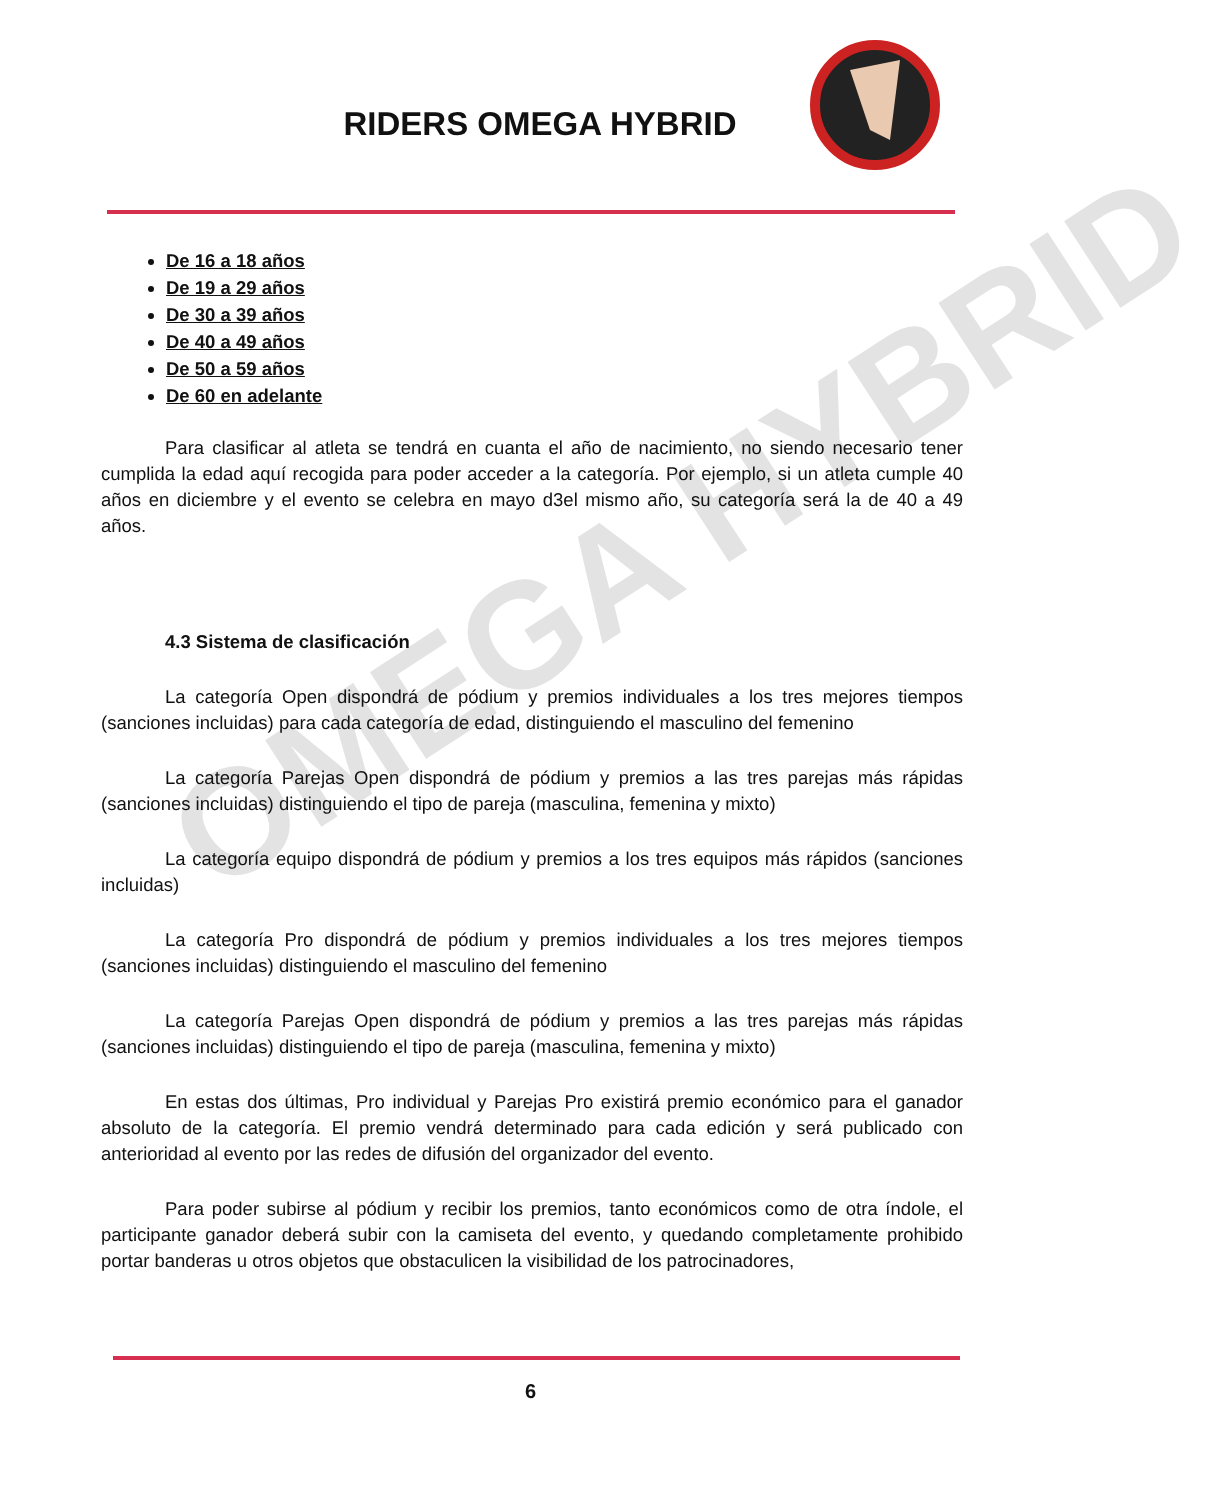OMEGA HYBRID
RIDERS OMEGA HYBRID
De 16 a 18 años
De 19 a 29 años
De 30 a 39 años
De 40 a 49 años
De 50 a 59 años
De 60 en adelante
Para clasificar al atleta se tendrá en cuanta el año de nacimiento, no siendo necesario tener cumplida la edad aquí recogida para poder acceder a la categoría. Por ejemplo, si un atleta cumple 40 años en diciembre y el evento se celebra en mayo d3el mismo año, su categoría será la de 40 a 49 años.
4.3 Sistema de clasificación
La categoría Open dispondrá de pódium y premios individuales a los tres mejores tiempos (sanciones incluidas) para cada categoría de edad, distinguiendo el masculino del femenino
La categoría Parejas Open dispondrá de pódium y premios a las tres parejas más rápidas (sanciones incluidas) distinguiendo el tipo de pareja (masculina, femenina y mixto)
La categoría equipo dispondrá de pódium y premios a los tres equipos más rápidos (sanciones incluidas)
La categoría Pro dispondrá de pódium y premios individuales a los tres mejores tiempos (sanciones incluidas) distinguiendo el masculino del femenino
La categoría Parejas Open dispondrá de pódium y premios a las tres parejas más rápidas (sanciones incluidas) distinguiendo el tipo de pareja (masculina, femenina y mixto)
En estas dos últimas, Pro individual y Parejas Pro existirá premio económico para el ganador absoluto de la categoría. El premio vendrá determinado para cada edición y será publicado con anterioridad al evento por las redes de difusión del organizador del evento.
Para poder subirse al pódium y recibir los premios, tanto económicos como de otra índole, el participante ganador deberá subir con la camiseta del evento, y quedando completamente prohibido portar banderas u otros objetos que obstaculicen la visibilidad de los patrocinadores,
6